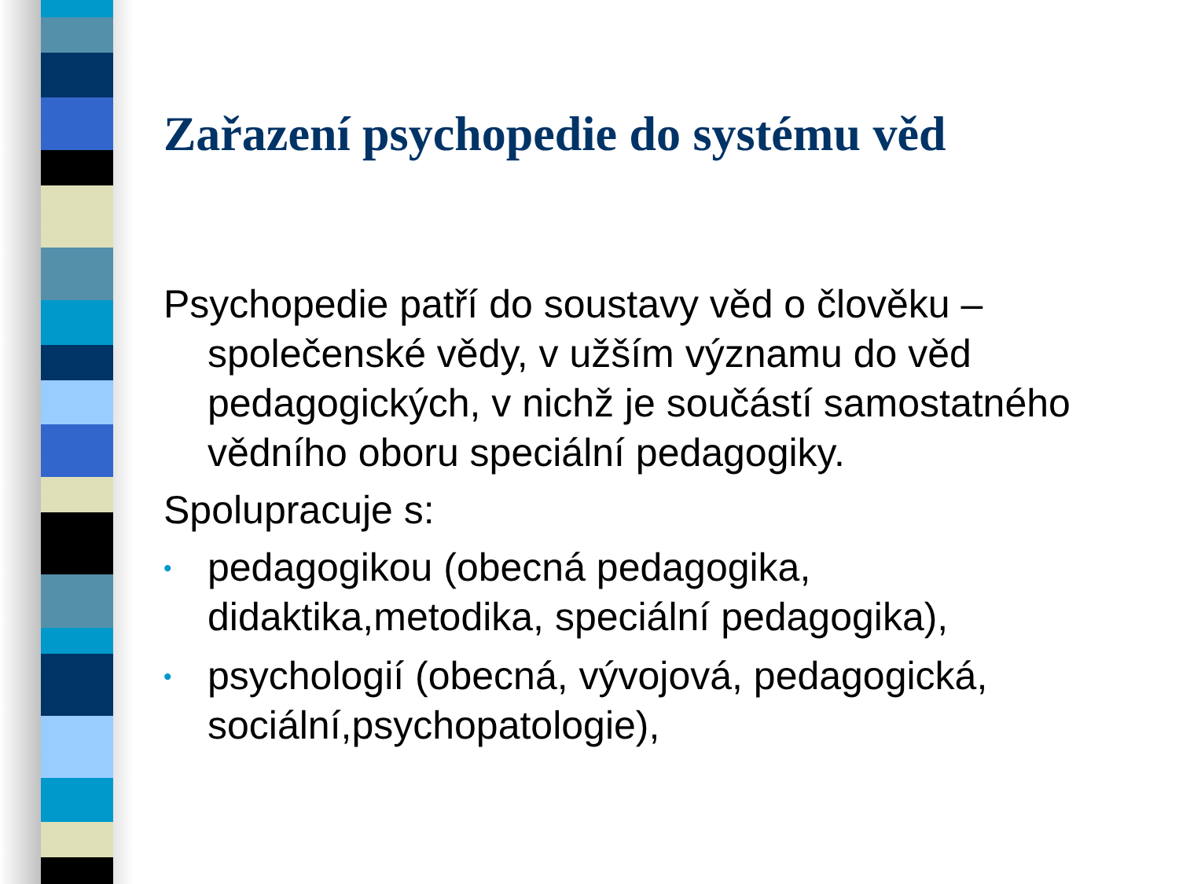Zařazení psychopedie do systému věd
Psychopedie patří do soustavy věd o člověku – společenské vědy, v užším významu do věd pedagogických, v nichž je součástí samostatného vědního oboru speciální pedagogiky.
Spolupracuje s:
• pedagogikou (obecná pedagogika, didaktika,metodika, speciální pedagogika),
• psychologií (obecná, vývojová, pedagogická, sociální,psychopatologie),